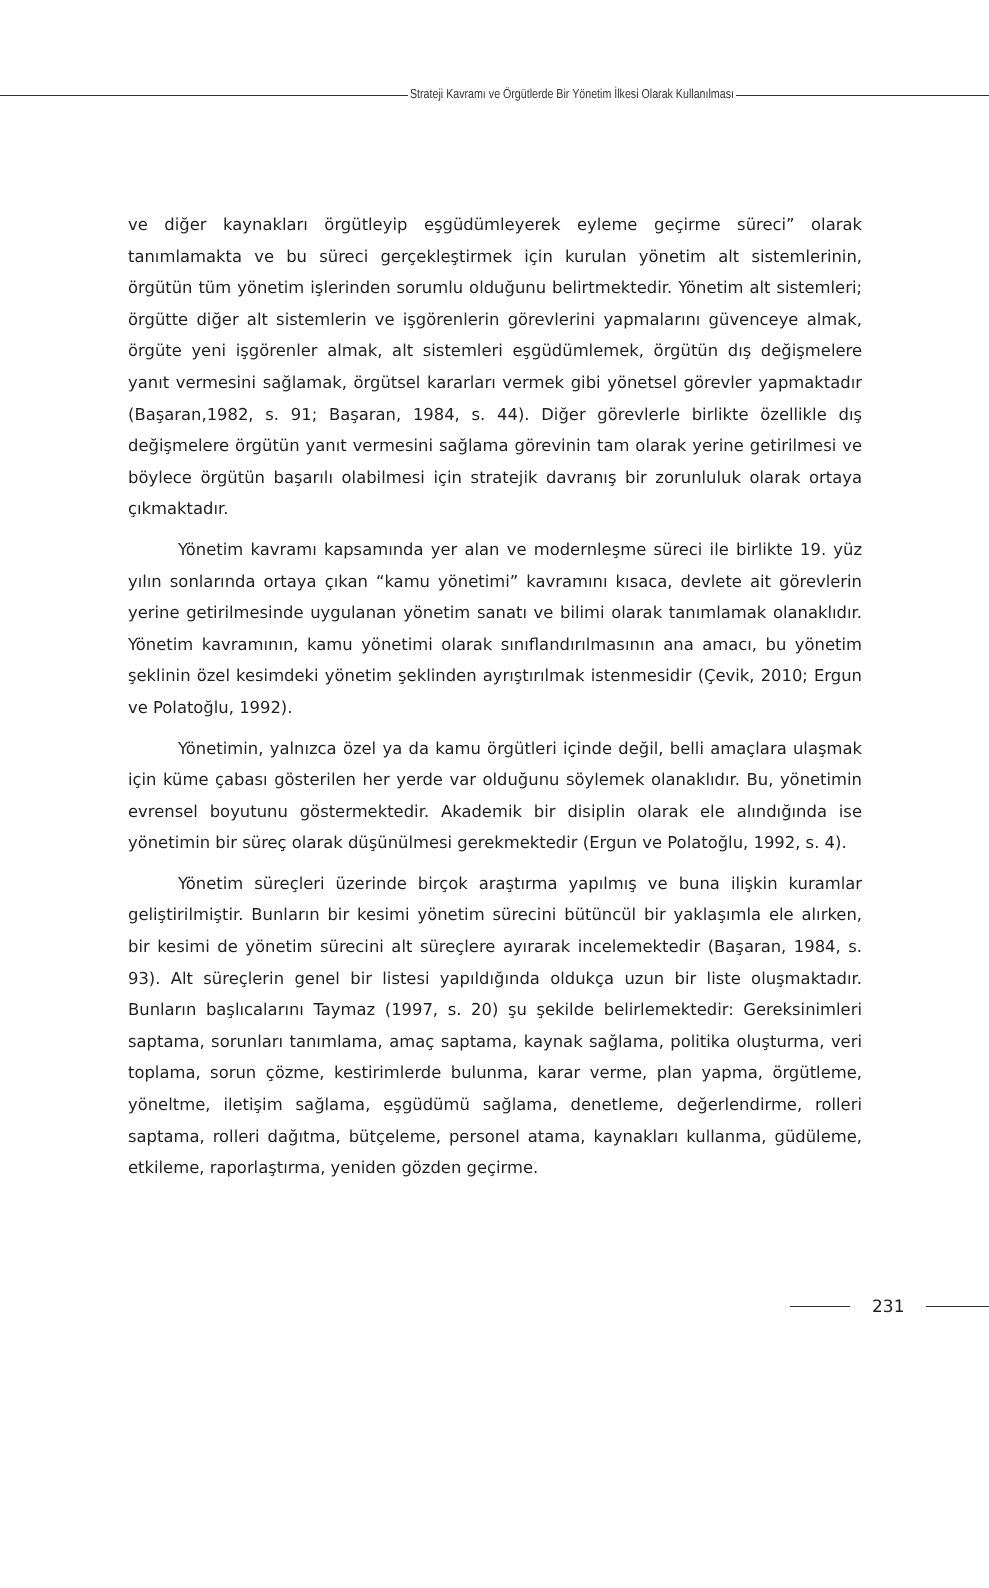Strateji Kavramı ve Örgütlerde Bir Yönetim İlkesi Olarak Kullanılması
ve diğer kaynakları örgütleyip eşgüdümleyerek eyleme geçirme süreci” olarak tanımlamakta ve bu süreci gerçekleştirmek için kurulan yönetim alt sistemlerinin, örgütün tüm yönetim işlerinden sorumlu olduğunu belirtmektedir. Yönetim alt sistemleri; örgütte diğer alt sistemlerin ve işgörenlerin görevlerini yapmalarını güvenceye almak, örgüte yeni işgörenler almak, alt sistemleri eşgüdümlemek, örgütün dış değişmelere yanıt vermesini sağlamak, örgütsel kararları vermek gibi yönetsel görevler yapmaktadır (Başaran,1982, s. 91; Başaran, 1984, s. 44). Diğer görevlerle birlikte özellikle dış değişmelere örgütün yanıt vermesini sağlama görevinin tam olarak yerine getirilmesi ve böylece örgütün başarılı olabilmesi için stratejik davranış bir zorunluluk olarak ortaya çıkmaktadır.
Yönetim kavramı kapsamında yer alan ve modernleşme süreci ile birlikte 19. yüz yılın sonlarında ortaya çıkan “kamu yönetimi” kavramını kısaca, devlete ait görevlerin yerine getirilmesinde uygulanan yönetim sanatı ve bilimi olarak tanımlamak olanaklıdır. Yönetim kavramının, kamu yönetimi olarak sınıflandırılmasının ana amacı, bu yönetim şeklinin özel kesimdeki yönetim şeklinden ayrıştırılmak istenmesidir (Çevik, 2010; Ergun ve Polatoğlu, 1992).
Yönetimin, yalnızca özel ya da kamu örgütleri içinde değil, belli amaçlara ulaşmak için küme çabası gösterilen her yerde var olduğunu söylemek olanaklıdır. Bu, yönetimin evrensel boyutunu göstermektedir. Akademik bir disiplin olarak ele alındığında ise yönetimin bir süreç olarak düşünülmesi gerekmektedir (Ergun ve Polatoğlu, 1992, s. 4).
Yönetim süreçleri üzerinde birçok araştırma yapılmış ve buna ilişkin kuramlar geliştirilmiştir. Bunların bir kesimi yönetim sürecini bütüncül bir yaklaşımla ele alırken, bir kesimi de yönetim sürecini alt süreçlere ayırarak incelemektedir (Başaran, 1984, s. 93). Alt süreçlerin genel bir listesi yapıldığında oldukça uzun bir liste oluşmaktadır. Bunların başlıcalarını Taymaz (1997, s. 20) şu şekilde belirlemektedir: Gereksinimleri saptama, sorunları tanımlama, amaç saptama, kaynak sağlama, politika oluşturma, veri toplama, sorun çözme, kestirimlerde bulunma, karar verme, plan yapma, örgütleme, yöneltme, iletişim sağlama, eşgüdümü sağlama, denetleme, değerlendirme, rolleri saptama, rolleri dağıtma, bütçeleme, personel atama, kaynakları kullanma, güdüleme, etkileme, raporlaştırma, yeniden gözden geçirme.
231